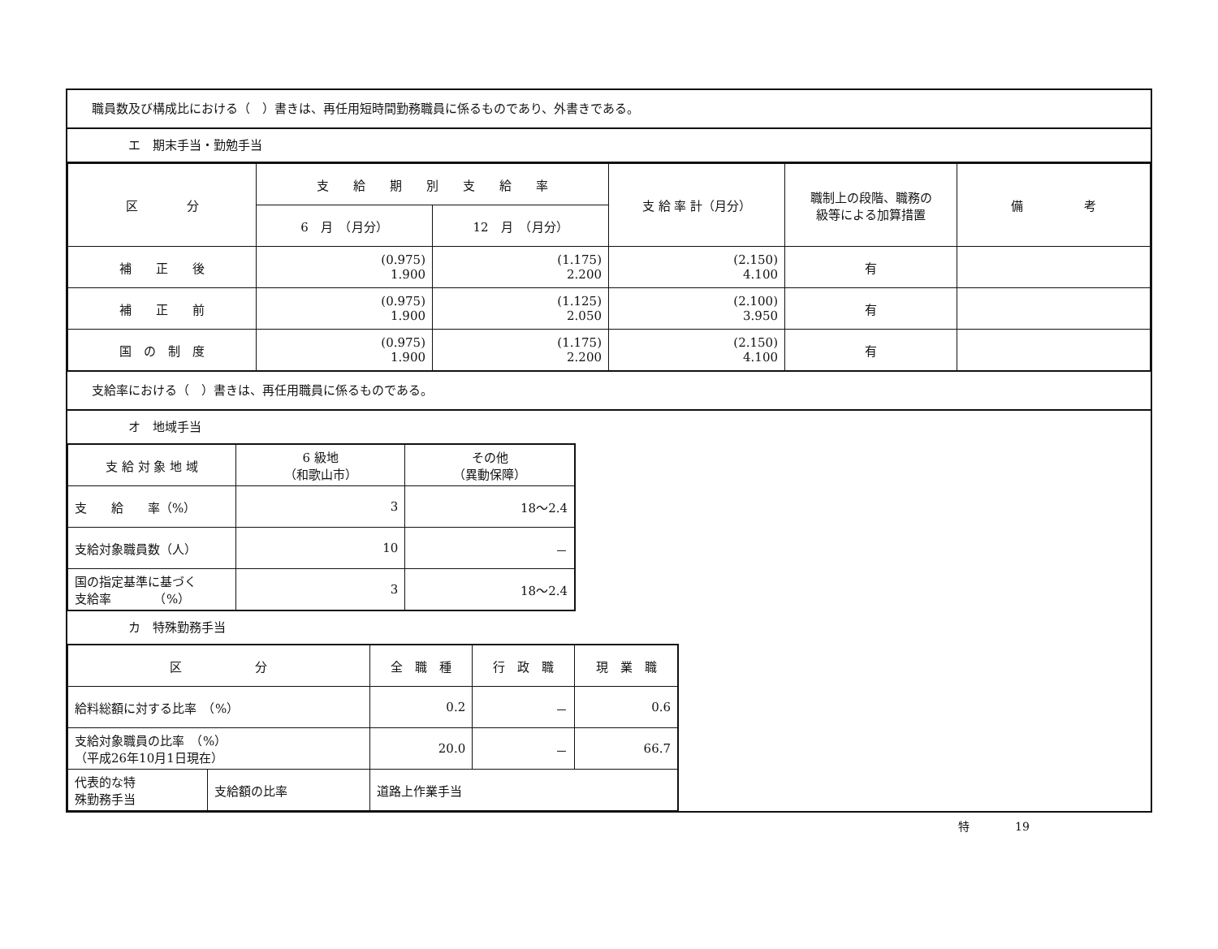職員数及び構成比における（　）書きは、再任用短時間勤務職員に係るものであり、外書きである。
エ　期末手当・勤勉手当
| 区 分 | 支 給 期 別 支 給 率 | | 支 給 率 計（月分） | 職制上の段階、職務の 級等による加算措置 | 備 考 |
| --- | --- | --- | --- | --- | --- |
| | 6 月 （月分） | 12 月 （月分） | | | |
| 補 正 後 | (0.975) 1.900 | (1.175) 2.200 | (2.150) 4.100 | 有 | |
| 補 正 前 | (0.975) 1.900 | (1.125) 2.050 | (2.100) 3.950 | 有 | |
| 国 の 制 度 | (0.975) 1.900 | (1.175) 2.200 | (2.150) 4.100 | 有 | |
支給率における（　）書きは、再任用職員に係るものである。
オ　地域手当
| 支 給 対 象 地 域 | 6 級地 （和歌山市） | その他 （異動保障） |
| --- | --- | --- |
| 支 給 率（%） | 3 | 18～2.4 |
| 支給対象職員数（人） | 10 | － |
| 国の指定基準に基づく 支給率 （%） | 3 | 18～2.4 |
カ　特殊勤務手当
| 区 分 | | 全 職 種 | 行 政 職 | 現 業 職 |
| --- | --- | --- | --- | --- |
| 給料総額に対する比率 （%） | | 0.2 | － | 0.6 |
| 支給対象職員の比率 （%） （平成26年10月1日現在） | | 20.0 | － | 66.7 |
| 代表的な特 殊勤務手当 | 支給額の比率 | 道路上作業手当 | | |
特　　　　19